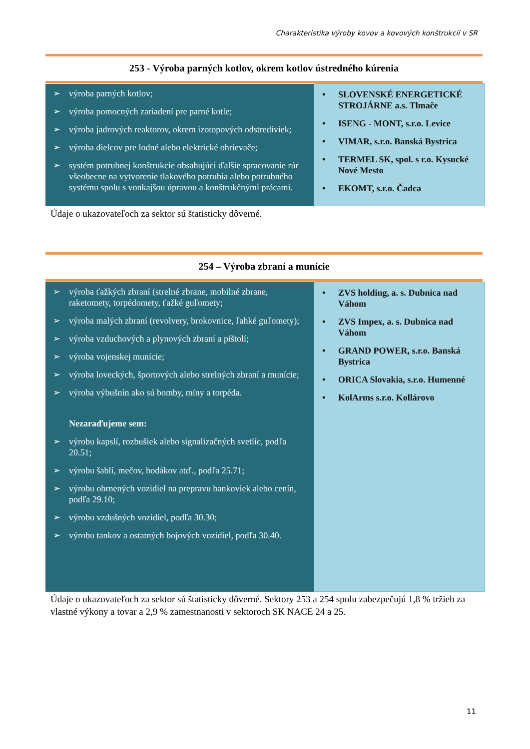Charakteristika výroby kovov a kovových konštrukcií v SR
253 - Výroba parných kotlov, okrem kotlov ústredného kúrenia
| ➢ výroba parných kotlov; ➢ výroba pomocných zariadení pre parné kotle; ➢ výroba jadrových reaktorov, okrem izotopových odstrediviek; ➢ výroba dielcov pre lodné alebo elektrické ohrievače; ➢ systém potrubnej konštrukcie obsahujúci ďalšie spracovanie rúr všeobecne na vytvorenie tlakového potrubia alebo potrubného systému spolu s vonkajšou úpravou a konštrukčnými prácami. | • SLOVENSKÉ ENERGETICKÉ STROJÁRNE a.s. Tlmače • ISENG - MONT, s.r.o. Levice • VIMAR, s.r.o. Banská Bystrica • TERMEL SK, spol. s r.o. Kysucké Nové Mesto • EKOMT, s.r.o. Čadca |
Údaje o ukazovateľoch za sektor sú štatisticky dôverné.
254 – Výroba zbraní a munície
| ➢ výroba ťažkých zbraní (strelné zbrane, mobilné zbrane, raketomety, torpédomety, ťažké guľomety; ➢ výroba malých zbraní (revolvery, brokovnice, ľahké guľomety); ➢ výroba vzduchových a plynových zbraní a pištolí; ➢ výroba vojenskej munície; ➢ výroba loveckých, športových alebo strelných zbraní a munície; ➢ výroba výbušnín ako sú bomby, míny a torpéda. Nezaraďujeme sem: ➢ výrobu kapslí, rozbušiek alebo signalizačných svetlíc, podľa 20.51; ➢ výrobu šablí, mečov, bodákov atď., podľa 25.71; ➢ výrobu obrnených vozidiel na prepravu bankoviek alebo cenín, podľa 29.10; ➢ výrobu vzdušných vozidiel, podľa 30.30; ➢ výrobu tankov a ostatných bojových vozidiel, podľa 30.40. | • ZVS holding, a. s. Dubnica nad Váhom • ZVS Impex, a. s. Dubnica nad Váhom • GRAND POWER, s.r.o. Banská Bystrica • ORICA Slovakia, s.r.o. Humenné • KolArms s.r.o. Kollárovo |
Údaje o ukazovateľoch za sektor sú štatisticky dôverné. Sektory 253 a 254 spolu zabezpečujú 1,8 % tržieb za vlastné výkony a tovar a 2,9 % zamestnanosti v sektoroch SK NACE 24 a 25.
11